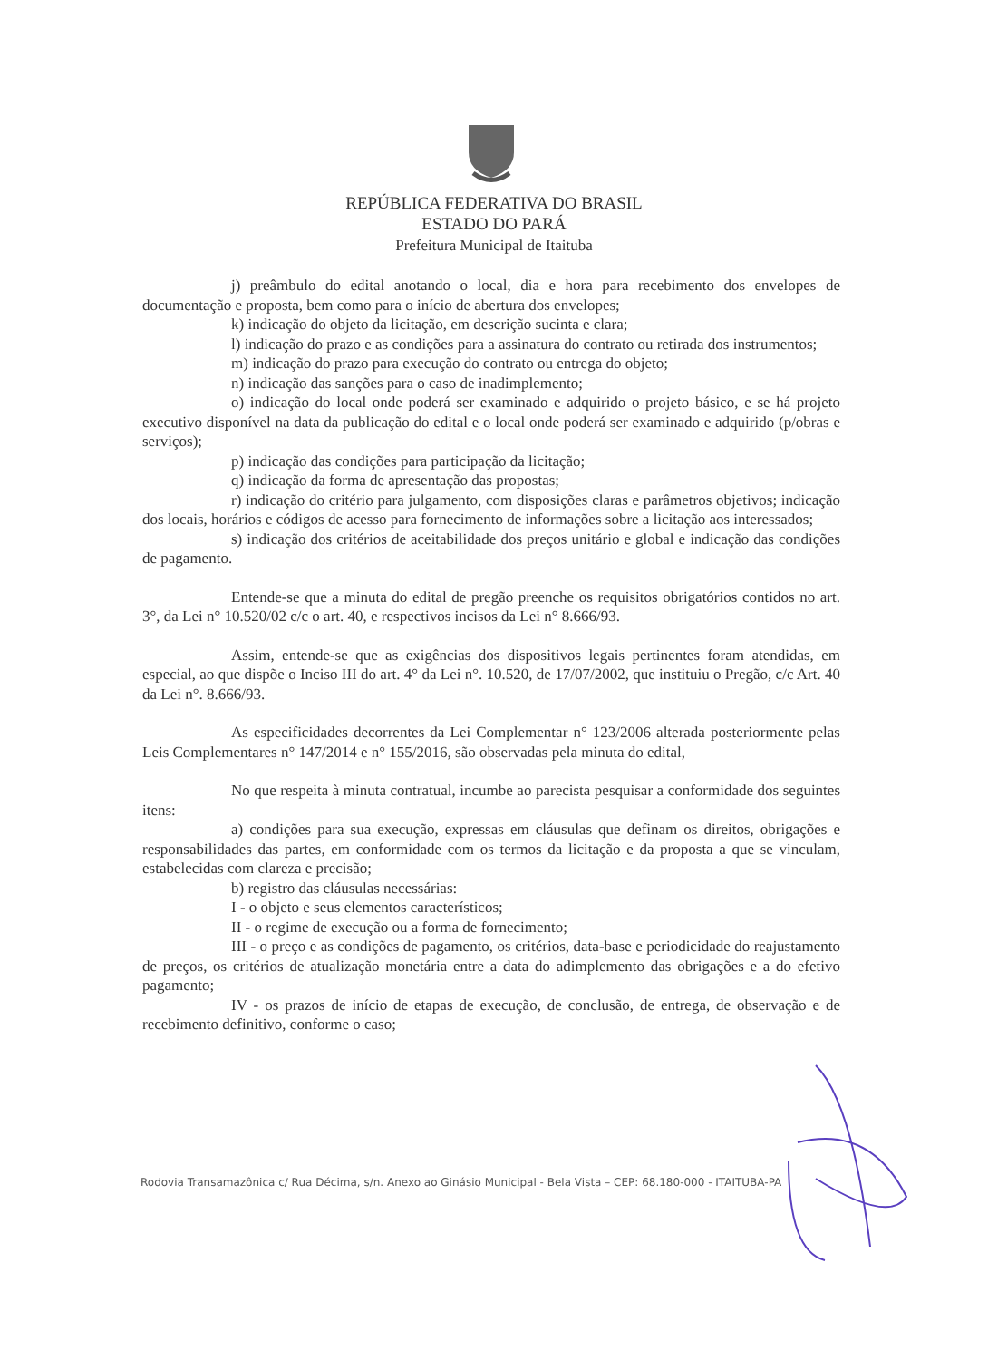REPÚBLICA FEDERATIVA DO BRASIL
ESTADO DO PARÁ
Prefeitura Municipal de Itaituba
j) preâmbulo do edital anotando o local, dia e hora para recebimento dos envelopes de documentação e proposta, bem como para o início de abertura dos envelopes;
k) indicação do objeto da licitação, em descrição sucinta e clara;
l) indicação do prazo e as condições para a assinatura do contrato ou retirada dos instrumentos;
m) indicação do prazo para execução do contrato ou entrega do objeto;
n) indicação das sanções para o caso de inadimplemento;
o) indicação do local onde poderá ser examinado e adquirido o projeto básico, e se há projeto executivo disponível na data da publicação do edital e o local onde poderá ser examinado e adquirido (p/obras e serviços);
p) indicação das condições para participação da licitação;
q) indicação da forma de apresentação das propostas;
r) indicação do critério para julgamento, com disposições claras e parâmetros objetivos; indicação dos locais, horários e códigos de acesso para fornecimento de informações sobre a licitação aos interessados;
s) indicação dos critérios de aceitabilidade dos preços unitário e global e indicação das condições de pagamento.
Entende-se que a minuta do edital de pregão preenche os requisitos obrigatórios contidos no art. 3°, da Lei n° 10.520/02 c/c o art. 40, e respectivos incisos da Lei n° 8.666/93.
Assim, entende-se que as exigências dos dispositivos legais pertinentes foram atendidas, em especial, ao que dispõe o Inciso III do art. 4° da Lei n°. 10.520, de 17/07/2002, que instituiu o Pregão, c/c Art. 40 da Lei n°. 8.666/93.
As especificidades decorrentes da Lei Complementar n° 123/2006 alterada posteriormente pelas Leis Complementares n° 147/2014 e n° 155/2016, são observadas pela minuta do edital,
No que respeita à minuta contratual, incumbe ao parecista pesquisar a conformidade dos seguintes itens:
a) condições para sua execução, expressas em cláusulas que definam os direitos, obrigações e responsabilidades das partes, em conformidade com os termos da licitação e da proposta a que se vinculam, estabelecidas com clareza e precisão;
b) registro das cláusulas necessárias:
I - o objeto e seus elementos característicos;
II - o regime de execução ou a forma de fornecimento;
III - o preço e as condições de pagamento, os critérios, data-base e periodicidade do reajustamento de preços, os critérios de atualização monetária entre a data do adimplemento das obrigações e a do efetivo pagamento;
IV - os prazos de início de etapas de execução, de conclusão, de entrega, de observação e de recebimento definitivo, conforme o caso;
Rodovia Transamazônica c/ Rua Décima, s/n. Anexo ao Ginásio Municipal - Bela Vista – CEP: 68.180-000 - ITAITUBA-PA